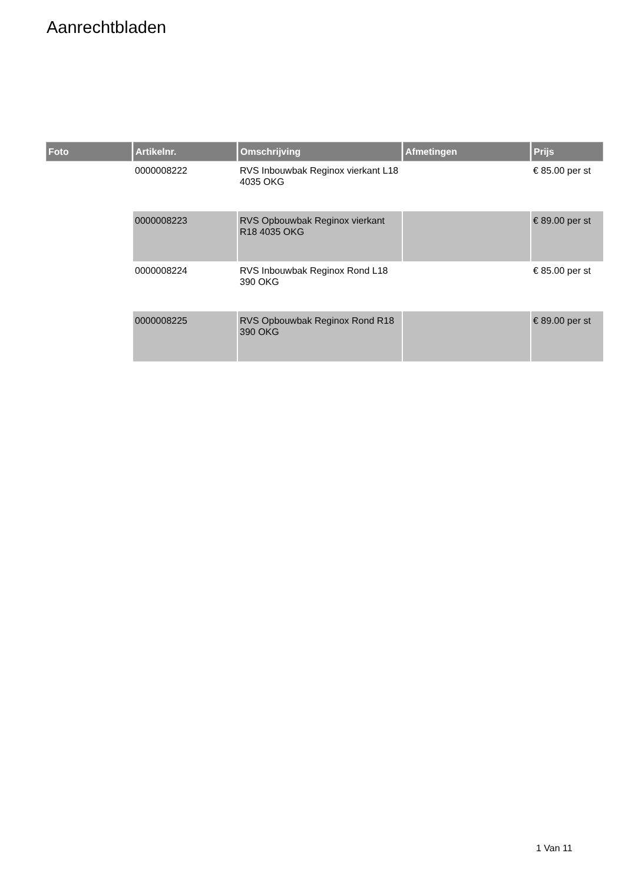Aanrechtbladen
| Foto | Artikelnr. | Omschrijving | Afmetingen | Prijs |
| --- | --- | --- | --- | --- |
| | 0000008222 | RVS Inbouwbak Reginox vierkant L18 4035 OKG | | € 85.00 per st |
| | 0000008223 | RVS Opbouwbak Reginox vierkant R18 4035 OKG | | € 89.00 per st |
| | 0000008224 | RVS Inbouwbak Reginox Rond L18 390 OKG | | € 85.00 per st |
| | 0000008225 | RVS Opbouwbak Reginox Rond R18 390 OKG | | € 89.00 per st |
1 Van 11